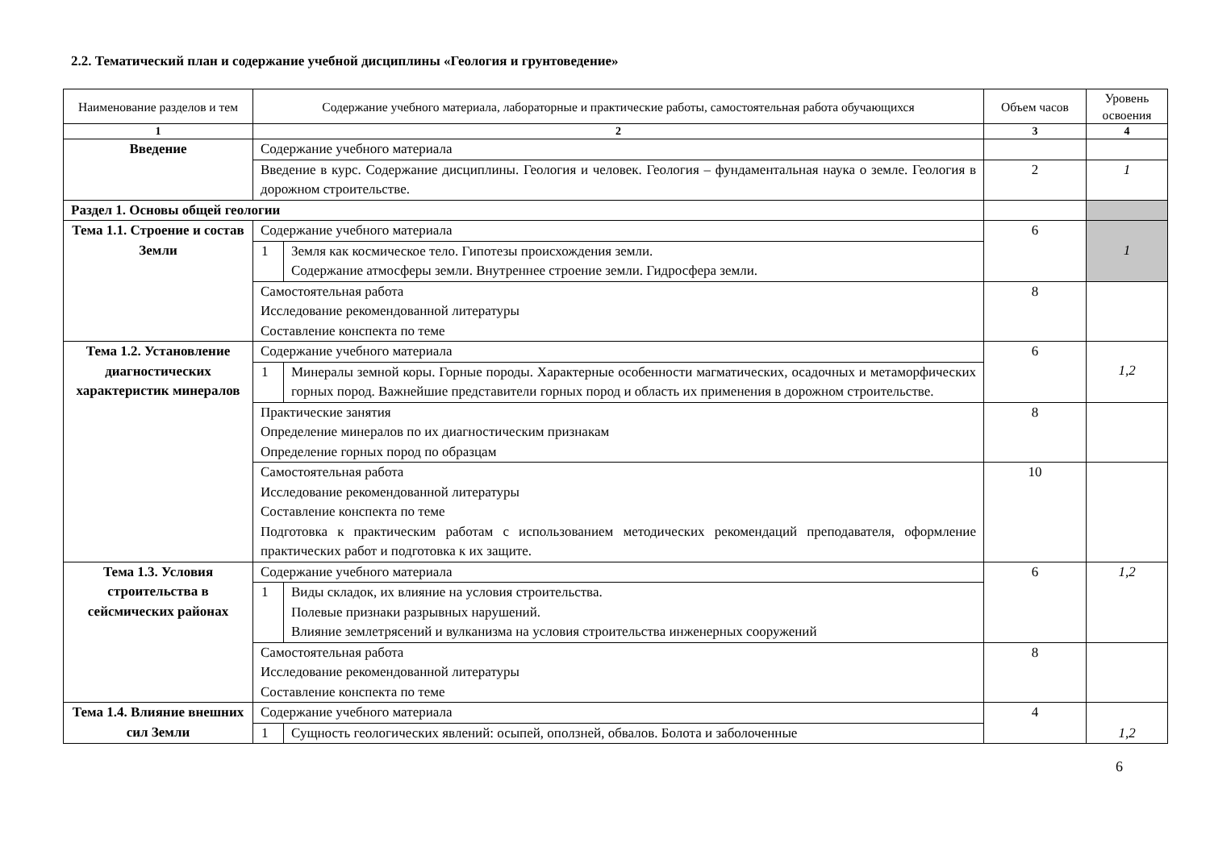2.2. Тематический план и содержание учебной дисциплины «Геология и грунтоведение»
| Наименование разделов и тем | Содержание учебного материала, лабораторные и практические работы, самостоятельная работа обучающихся | | Объем часов | Уровень освоения |
| --- | --- | --- | --- | --- |
| 1 | 2 | | 3 | 4 |
| Введение | Содержание учебного материала | | | |
| | Введение в курс. Содержание дисциплины. Геология и человек. Геология – фундаментальная наука о земле. Геология в дорожном строительстве. | | 2 | 1 |
| Раздел 1. Основы общей геологии | | | | |
| Тема 1.1. Строение и состав Земли | Содержание учебного материала | | 6 | 1 |
| | 1 | Земля как космическое тело. Гипотезы происхождения земли. Содержание атмосферы земли. Внутреннее строение земли. Гидросфера земли. | | |
| | Самостоятельная работа Исследование рекомендованной литературы Составление конспекта по теме | | 8 | |
| Тема 1.2. Установление диагностических характеристик минералов | Содержание учебного материала | | 6 | 1,2 |
| | 1 | Минералы земной коры. Горные породы. Характерные особенности магматических, осадочных и метаморфических горных пород. Важнейшие представители горных пород и область их применения в дорожном строительстве. | | |
| | Практические занятия Определение минералов по их диагностическим признакам Определение горных пород по образцам | | 8 | |
| | Самостоятельная работа Исследование рекомендованной литературы Составление конспекта по теме Подготовка к практическим работам с использованием методических рекомендаций преподавателя, оформление практических работ и подготовка к их защите. | | 10 | |
| Тема 1.3. Условия строительства в сейсмических районах | Содержание учебного материала | | 6 | 1,2 |
| | 1 | Виды складок, их влияние на условия строительства. Полевые признаки разрывных нарушений. Влияние землетрясений и вулканизма на условия строительства инженерных сооружений | | |
| | Самостоятельная работа Исследование рекомендованной литературы Составление конспекта по теме | | 8 | |
| Тема 1.4. Влияние внешних сил Земли | Содержание учебного материала | | 4 | 1,2 |
| | 1 | Сущность геологических явлений: осыпей, оползней, обвалов. Болота и заболоченные | | |
6